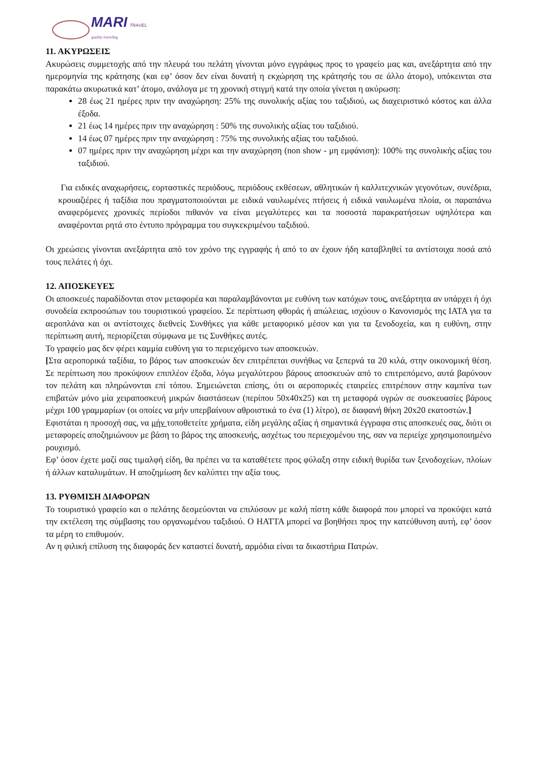MARI TRAVEL
quality traveling
11. ΑΚΥΡΩΣΕΙΣ
Ακυρώσεις συμμετοχής από την πλευρά του πελάτη γίνονται μόνο εγγράφως προς το γραφείο μας και, ανεξάρτητα από την ημερομηνία της κράτησης (και εφ’ όσον δεν είναι δυνατή η εκχώρηση της κράτησής του σε άλλο άτομο), υπόκεινται στα παρακάτω ακυρωτικά κατ’ άτομο, ανάλογα με τη χρονική στιγμή κατά την οποία γίνεται η ακύρωση:
28 έως 21 ημέρες πριν την αναχώρηση: 25% της συνολικής αξίας του ταξιδιού, ως διαχειριστικό κόστος και άλλα έξοδα.
21 έως 14 ημέρες πριν την αναχώρηση : 50% της συνολικής αξίας του ταξιδιού.
14 έως 07 ημέρες πριν την αναχώρηση : 75% της συνολικής αξίας του ταξιδιού.
07 ημέρες πριν την αναχώρηση μέχρι και την αναχώρηση (non show - μη εμφάνιση): 100% της συνολικής αξίας του ταξιδιού.
Για ειδικές αναχωρήσεις, εορταστικές περιόδους, περιόδους εκθέσεων, αθλητικών ή καλλιτεχνικών γεγονότων, συνέδρια, κρουαζιέρες ή ταξίδια που πραγματοποιούνται με ειδικά ναυλωμένες πτήσεις ή ειδικά ναυλωμένα πλοία, οι παραπάνω αναφερόμενες χρονικές περίοδοι πιθανόν να είναι μεγαλύτερες και τα ποσοστά παρακρατήσεων υψηλότερα και αναφέρονται ρητά στο έντυπο πρόγραμμα του συγκεκριμένου ταξιδιού.
Οι χρεώσεις γίνονται ανεξάρτητα από τον χρόνο της εγγραφής ή από το αν έχουν ήδη καταβληθεί τα αντίστοιχα ποσά από τους πελάτες ή όχι.
12. ΑΠΟΣΚΕΥΕΣ
Οι αποσκευές παραδίδονται στον μεταφορέα και παραλαμβάνονται με ευθύνη των κατόχων τους, ανεξάρτητα αν υπάρχει ή όχι συνοδεία εκπροσώπων του τουριστικού γραφείου. Σε περίπτωση φθοράς ή απώλειας, ισχύουν ο Κανονισμός της ΙΑΤΑ για τα αεροπλάνα και οι αντίστοιχες διεθνείς Συνθήκες για κάθε μεταφορικό μέσον και για τα ξενοδοχεία, και η ευθύνη, στην περίπτωση αυτή, περιορίζεται σύμφωνα με τις Συνθήκες αυτές.
Το γραφείο μας δεν φέρει καμμία ευθύνη για το περιεχόμενο των αποσκευών.
[Στα αεροπορικά ταξίδια, το βάρος των αποσκευών δεν επιτρέπεται συνήθως να ξεπερνά τα 20 κιλά, στην οικονομική θέση. Σε περίπτωση που προκύψουν επιπλέον έξοδα, λόγω μεγαλύτερου βάρους αποσκευών από το επιτρεπόμενο, αυτά βαρύνουν τον πελάτη και πληρώνονται επί τόπου. Σημειώνεται επίσης, ότι οι αεροπορικές εταιρείες επιτρέπουν στην καμπίνα των επιβατών μόνο μία χειραποσκευή μικρών διαστάσεων (περίπου 50x40x25) και τη μεταφορά υγρών σε συσκευασίες βάρους μέχρι 100 γραμμαρίων (οι οποίες να μήν υπερβαίνουν αθροιστικά το ένα (1) λίτρο), σε διαφανή θήκη 20x20 εκατοστών.]
Εφιστάται η προσοχή σας, να μήν τοποθετείτε χρήματα, είδη μεγάλης αξίας ή σημαντικά έγγραφα στις αποσκευές σας, διότι οι μεταφορείς αποζημιώνουν με βάση το βάρος της αποσκευής, ασχέτως του περιεχομένου της, σαν να περιείχε χρησιμοποιημένο ρουχισμό.
Εφ’ όσον έχετε μαζί σας τιμαλφή είδη, θα πρέπει να τα καταθέτετε προς φύλαξη στην ειδική θυρίδα των ξενοδοχείων, πλοίων ή άλλων καταλυμάτων. Η αποζημίωση δεν καλύπτει την αξία τους.
13. ΡΥΘΜΙΣΗ ΔΙΑΦΟΡΩΝ
Το τουριστικό γραφείο και ο πελάτης δεσμεύονται να επιλύσουν με καλή πίστη κάθε διαφορά που μπορεί να προκύψει κατά την εκτέλεση της σύμβασης του οργανωμένου ταξιδιού. Ο HATTA μπορεί να βοηθήσει προς την κατεύθυνση αυτή, εφ’ όσον τα μέρη το επιθυμούν.
Αν η φιλική επίλυση της διαφοράς δεν καταστεί δυνατή, αρμόδια είναι τα δικαστήρια Πατρών.